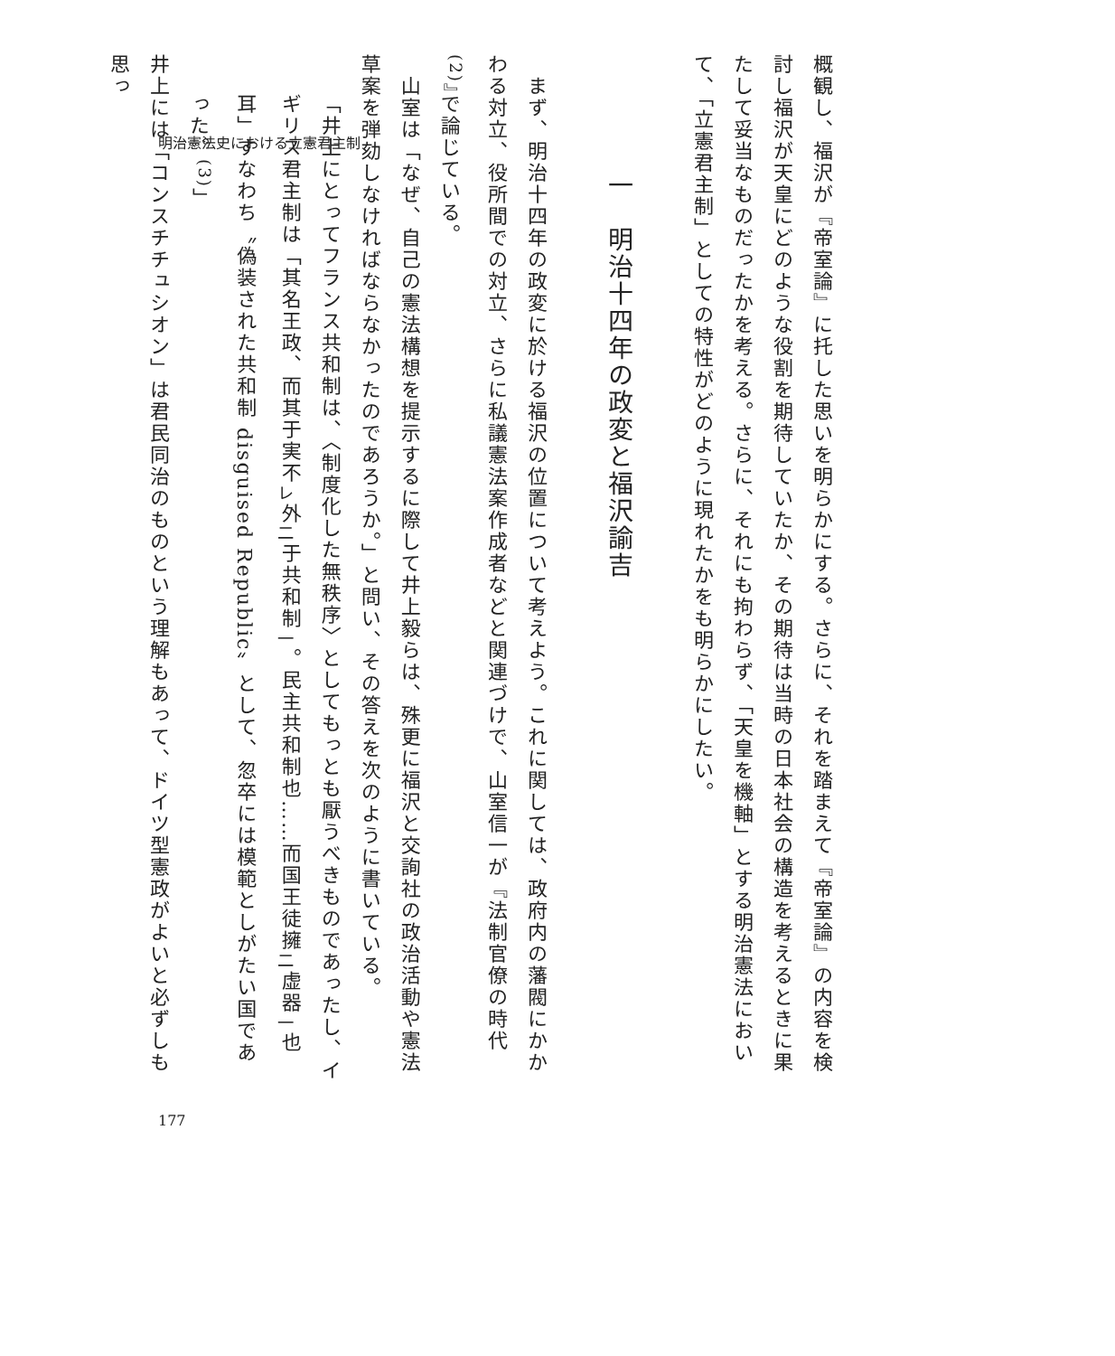明治憲法史における立憲君主制
概観し、福沢が『帝室論』に托した思いを明らかにする。さらに、それを踏まえて『帝室論』の内容を検討し福沢が天皇にどのような役割を期待していたか、その期待は当時の日本社会の構造を考えるときに果たして妥当なものだったかを考える。さらに、それにも拘わらず、「天皇を機軸」とする明治憲法において、「立憲君主制」としての特性がどのように現れたかをも明らかにしたい。
一　明治十四年の政変と福沢諭吉
　まず、明治十四年の政変に於ける福沢の位置について考えよう。これに関しては、政府内の藩閥にかかわる対立、役所間での対立、さらに私議憲法案作成者などと関連づけで、山室信一が『法制官僚の時代<sup>(2)</sup>』で論じている。
　山室は「なぜ、自己の憲法構想を提示するに際して井上毅らは、殊更に福沢と交詢社の政治活動や憲法草案を弾劾しなければならなかったのであろうか。」と問い、その答えを次のように書いている。
「井上にとってフランス共和制は、〈制度化した無秩序〉としてもっとも厭うべきものであったし、イギリス君主制は「其名王政、而其于実不<sub>レ</sub>外<sub>二</sub>于共和制<sub>一</sub>。民主共和制也……而国王徒擁<sub>二</sub>虚器<sub>一</sub>也耳」すなわち〝偽装された共和制 disguised Republic〞として、忽卒には模範としがたい国であった。<sup>(3)</sup>」
井上には「コンスチチュシオン」は君民同治のものという理解もあって、ドイツ型憲政がよいと必ずしも思っ
177